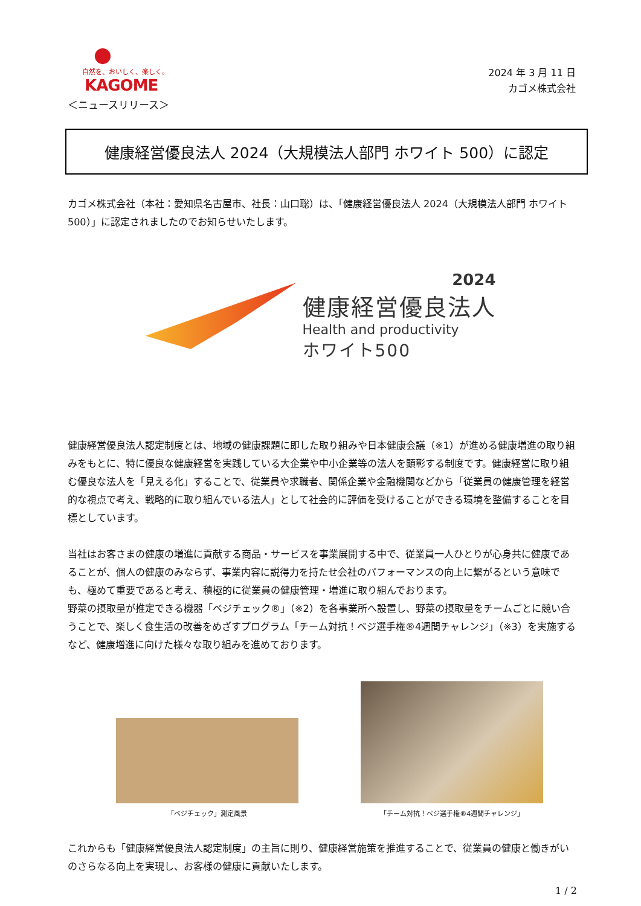自然を、おいしく、楽しく。
KAGOME
＜ニュースリリース＞
2024 年 3 月 11 日
カゴメ株式会社
健康経営優良法人 2024（大規模法人部門 ホワイト 500）に認定
カゴメ株式会社（本社：愛知県名古屋市、社長：山口聡）は、「健康経営優良法人 2024（大規模法人部門 ホワイト 500）」に認定されましたのでお知らせいたします。
2024
健康経営優良法人
Health and productivity
ホワイト500
健康経営優良法人認定制度とは、地域の健康課題に即した取り組みや日本健康会議（※1）が進める健康増進の取り組みをもとに、特に優良な健康経営を実践している大企業や中小企業等の法人を顕彰する制度です。健康経営に取り組む優良な法人を「見える化」することで、従業員や求職者、関係企業や金融機関などから「従業員の健康管理を経営的な視点で考え、戦略的に取り組んでいる法人」として社会的に評価を受けることができる環境を整備することを目標としています。
当社はお客さまの健康の増進に貢献する商品・サービスを事業展開する中で、従業員一人ひとりが心身共に健康であることが、個人の健康のみならず、事業内容に説得力を持たせ会社のパフォーマンスの向上に繋がるという意味でも、極めて重要であると考え、積極的に従業員の健康管理・増進に取り組んでおります。
野菜の摂取量が推定できる機器「ベジチェック®」（※2）を各事業所へ設置し、野菜の摂取量をチームごとに競い合うことで、楽しく食生活の改善をめざすプログラム「チーム対抗！ベジ選手権®4週間チャレンジ」（※3）を実施するなど、健康増進に向けた様々な取り組みを進めております。
「ベジチェック」測定風景 「チーム対抗！ベジ選手権®4週間チャレンジ」
これからも「健康経営優良法人認定制度」の主旨に則り、健康経営施策を推進することで、従業員の健康と働きがいのさらなる向上を実現し、お客様の健康に貢献いたします。
1 / 2